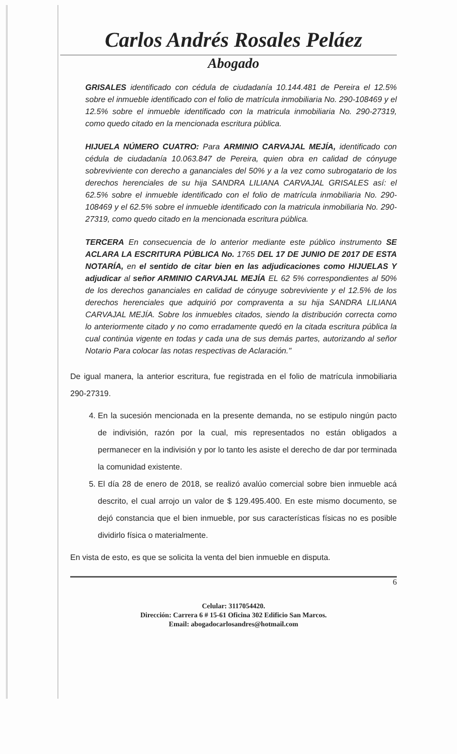Carlos Andrés Rosales Peláez
Abogado
GRISALES identificado con cédula de ciudadanía 10.144.481 de Pereira el 12.5% sobre el inmueble identificado con el folio de matrícula inmobiliaria No. 290-108469 y el 12.5% sobre el inmueble identificado con la matricula inmobiliaria No. 290-27319, como quedo citado en la mencionada escritura pública.
HIJUELA NÚMERO CUATRO: Para ARMINIO CARVAJAL MEJÍA, identificado con cédula de ciudadanía 10.063.847 de Pereira, quien obra en calidad de cónyuge sobreviviente con derecho a gananciales del 50% y a la vez como subrogatario de los derechos herenciales de su hija SANDRA LILIANA CARVAJAL GRISALES así: el 62.5% sobre el inmueble identificado con el folio de matrícula inmobiliaria No. 290-108469 y el 62.5% sobre el inmueble identificado con la matricula inmobiliaria No. 290-27319, como quedo citado en la mencionada escritura pública.
TERCERA En consecuencia de lo anterior mediante este público instrumento SE ACLARA LA ESCRITURA PÚBLICA No. 1765 DEL 17 DE JUNIO DE 2017 DE ESTA NOTARÍA, en el sentido de citar bien en las adjudicaciones como HIJUELAS Y adjudicar al señor ARMINIO CARVAJAL MEJÍA EL 62 5% correspondientes al 50% de los derechos gananciales en calidad de cónyuge sobreviviente y el 12.5% de los derechos herenciales que adquirió por compraventa a su hija SANDRA LILIANA CARVAJAL MEJÍA. Sobre los inmuebles citados, siendo la distribución correcta como lo anteriormente citado y no como erradamente quedó en la citada escritura pública la cual continúa vigente en todas y cada una de sus demás partes, autorizando al señor Notario Para colocar las notas respectivas de Aclaración."
De igual manera, la anterior escritura, fue registrada en el folio de matrícula inmobiliaria 290-27319.
4. En la sucesión mencionada en la presente demanda, no se estipulo ningún pacto de indivisión, razón por la cual, mis representados no están obligados a permanecer en la indivisión y por lo tanto les asiste el derecho de dar por terminada la comunidad existente.
5. El día 28 de enero de 2018, se realizó avalúo comercial sobre bien inmueble acá descrito, el cual arrojo un valor de $ 129.495.400. En este mismo documento, se dejó constancia que el bien inmueble, por sus características físicas no es posible dividirlo física o materialmente.
En vista de esto, es que se solicita la venta del bien inmueble en disputa.
6
Celular: 3117054420.
Dirección: Carrera 6 # 15-61 Oficina 302 Edificio San Marcos.
Email: abogadocarlosandres@hotmail.com